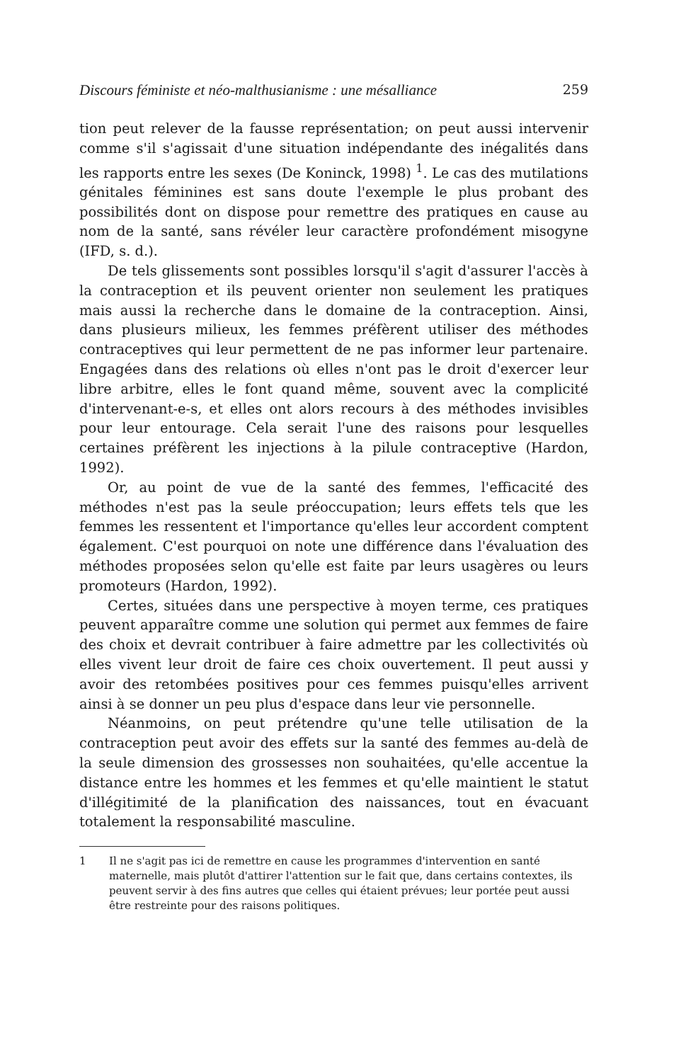Discours féministe et néo-malthusianisme : une mésalliance 259
tion peut relever de la fausse représentation; on peut aussi intervenir comme s'il s'agissait d'une situation indépendante des inégalités dans les rapports entre les sexes (De Koninck, 1998) <sup>1</sup>. Le cas des mutilations génitales féminines est sans doute l'exemple le plus probant des possibilités dont on dispose pour remettre des pratiques en cause au nom de la santé, sans révéler leur caractère profondément misogyne (IFD, s. d.).
De tels glissements sont possibles lorsqu'il s'agit d'assurer l'accès à la contraception et ils peuvent orienter non seulement les pratiques mais aussi la recherche dans le domaine de la contraception. Ainsi, dans plusieurs milieux, les femmes préfèrent utiliser des méthodes contraceptives qui leur permettent de ne pas informer leur partenaire. Engagées dans des relations où elles n'ont pas le droit d'exercer leur libre arbitre, elles le font quand même, souvent avec la complicité d'intervenant-e-s, et elles ont alors recours à des méthodes invisibles pour leur entourage. Cela serait l'une des raisons pour lesquelles certaines préfèrent les injections à la pilule contraceptive (Hardon, 1992).
Or, au point de vue de la santé des femmes, l'efficacité des méthodes n'est pas la seule préoccupation; leurs effets tels que les femmes les ressentent et l'importance qu'elles leur accordent comptent également. C'est pourquoi on note une différence dans l'évaluation des méthodes proposées selon qu'elle est faite par leurs usagères ou leurs promoteurs (Hardon, 1992).
Certes, situées dans une perspective à moyen terme, ces pratiques peuvent apparaître comme une solution qui permet aux femmes de faire des choix et devrait contribuer à faire admettre par les collectivités où elles vivent leur droit de faire ces choix ouvertement. Il peut aussi y avoir des retombées positives pour ces femmes puisqu'elles arrivent ainsi à se donner un peu plus d'espace dans leur vie personnelle.
Néanmoins, on peut prétendre qu'une telle utilisation de la contraception peut avoir des effets sur la santé des femmes au-delà de la seule dimension des grossesses non souhaitées, qu'elle accentue la distance entre les hommes et les femmes et qu'elle maintient le statut d'illégitimité de la planification des naissances, tout en évacuant totalement la responsabilité masculine.
1 Il ne s'agit pas ici de remettre en cause les programmes d'intervention en santé maternelle, mais plutôt d'attirer l'attention sur le fait que, dans certains contextes, ils peuvent servir à des fins autres que celles qui étaient prévues; leur portée peut aussi être restreinte pour des raisons politiques.